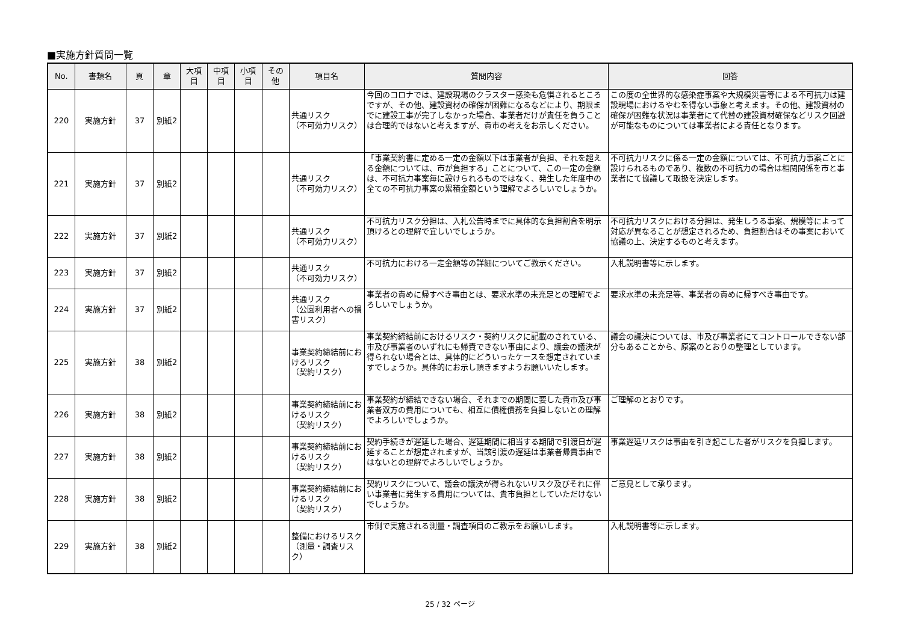■実施方針質問一覧
| No. | 書類名 | 頁 | 章 | 大項目 | 中項目 | 小項目 | その他 | 項目名 | 質問内容 | 回答 |
| --- | --- | --- | --- | --- | --- | --- | --- | --- | --- | --- |
| 220 | 実施方針 | 37 | 別紙2 | | | | | 共通リスク （不可効力リスク） | 今回のコロナでは、建設現場のクラスター感染も危惧されるところですが、その他、建設資材の確保が困難になるなどにより、期限までに建設工事が完了しなかった場合、事業者だけが責任を負うことは合理的ではないと考えますが、貴市の考えをお示しください。 | この度の全世界的な感染症事案や大規模災害等による不可抗力は建設現場におけるやむを得ない事象と考えます。その他、建設資材の確保が困難な状況は事業者にて代替の建設資材確保などリスク回避が可能なものについては事業者による責任となります。 |
| 221 | 実施方針 | 37 | 別紙2 | | | | | 共通リスク （不可効力リスク） | 「事業契約書に定める一定の金額以下は事業者が負担、それを超える金額については、市が負担する」ことについて、この一定の金額は、不可抗力事案毎に設けられるものではなく、発生した年度中の全ての不可抗力事案の累積金額という理解でよろしいでしょうか。 | 不可抗力リスクに係る一定の金額については、不可抗力事案ごとに設けられるものであり、複数の不可抗力の場合は相関関係を市と事業者にて協議して取扱を決定します。 |
| 222 | 実施方針 | 37 | 別紙2 | | | | | 共通リスク （不可効力リスク） | 不可抗力リスク分担は、入札公告時までに具体的な負担割合を明示頂けるとの理解で宜しいでしょうか。 | 不可抗力リスクにおける分担は、発生しうる事案、規模等によって対応が異なることが想定されるため、負担割合はその事案において協議の上、決定するものと考えます。 |
| 223 | 実施方針 | 37 | 別紙2 | | | | | 共通リスク （不可効力リスク） | 不可抗力における一定金額等の詳細についてご教示ください。 | 入札説明書等に示します。 |
| 224 | 実施方針 | 37 | 別紙2 | | | | | 共通リスク （公園利用者への損害リスク） | 事業者の責めに帰すべき事由とは、要求水準の未充足との理解でよろしいでしょうか。 | 要求水準の未充足等、事業者の責めに帰すべき事由です。 |
| 225 | 実施方針 | 38 | 別紙2 | | | | | 事業契約締結前におけるリスク （契約リスク） | 事業契約締結前におけるリスク・契約リスクに記載のされている、市及び事業者のいずれにも帰責できない事由により、議会の議決が得られない場合とは、具体的にどういったケースを想定されていますでしょうか。具体的にお示し頂きますようお願いいたします。 | 議会の議決については、市及び事業者にてコントロールできない部分もあることから、原案のとおりの整理としています。 |
| 226 | 実施方針 | 38 | 別紙2 | | | | | 事業契約締結前におけるリスク （契約リスク） | 事業契約が締結できない場合、それまでの期間に要した貴市及び事業者双方の費用についても、相互に債権債務を負担しないとの理解でよろしいでしょうか。 | ご理解のとおりです。 |
| 227 | 実施方針 | 38 | 別紙2 | | | | | 事業契約締結前におけるリスク （契約リスク） | 契約手続きが遅延した場合、遅延期間に相当する期間で引渡日が遅延することが想定されますが、当該引渡の遅延は事業者帰責事由ではないとの理解でよろしいでしょうか。 | 事業遅延リスクは事由を引き起こした者がリスクを負担します。 |
| 228 | 実施方針 | 38 | 別紙2 | | | | | 事業契約締結前におけるリスク （契約リスク） | 契約リスクについて、議会の議決が得られないリスク及びそれに伴い事業者に発生する費用については、貴市負担としていただけないでしょうか。 | ご意見として承ります。 |
| 229 | 実施方針 | 38 | 別紙2 | | | | | 整備におけるリスク （測量・調査リスク） | 市側で実施される測量・調査項目のご教示をお願いします。 | 入札説明書等に示します。 |
25 / 32 ページ